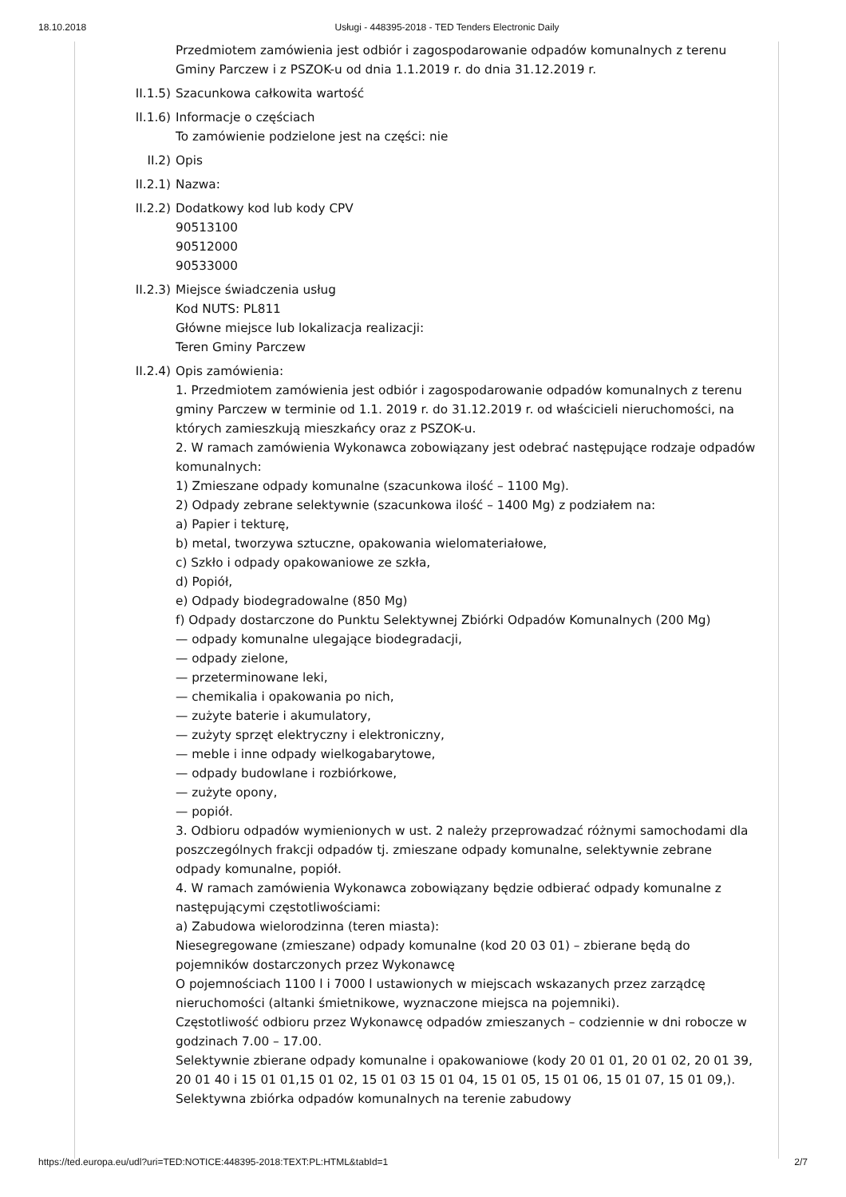18.10.2018 Usługi - 448395-2018 - TED Tenders Electronic Daily
Przedmiotem zamówienia jest odbiór i zagospodarowanie odpadów komunalnych z terenu Gminy Parczew i z PSZOK-u od dnia 1.1.2019 r. do dnia 31.12.2019 r.
II.1.5)
Szacunkowa całkowita wartość
II.1.6)
Informacje o częściach
To zamówienie podzielone jest na części: nie
II.2) Opis
II.2.1)
Nazwa:
II.2.2)
Dodatkowy kod lub kody CPV
90513100
90512000
90533000
II.2.3)
Miejsce świadczenia usług
Kod NUTS: PL811
Główne miejsce lub lokalizacja realizacji:
Teren Gminy Parczew
II.2.4)
Opis zamówienia:
1. Przedmiotem zamówienia jest odbiór i zagospodarowanie odpadów komunalnych z terenu gminy Parczew w terminie od 1.1. 2019 r. do 31.12.2019 r. od właścicieli nieruchomości, na których zamieszkują mieszkańcy oraz z PSZOK-u.
2. W ramach zamówienia Wykonawca zobowiązany jest odebrać następujące rodzaje odpadów komunalnych:
1) Zmieszane odpady komunalne (szacunkowa ilość – 1100 Mg).
2) Odpady zebrane selektywnie (szacunkowa ilość – 1400 Mg) z podziałem na:
a) Papier i tekturę,
b) metal, tworzywa sztuczne, opakowania wielomateriałowe,
c) Szkło i odpady opakowaniowe ze szkła,
d) Popiół,
e) Odpady biodegradowalne (850 Mg)
f) Odpady dostarczone do Punktu Selektywnej Zbiórki Odpadów Komunalnych (200 Mg)
— odpady komunalne ulegające biodegradacji,
— odpady zielone,
— przeterminowane leki,
— chemikalia i opakowania po nich,
— zużyte baterie i akumulatory,
— zużyty sprzęt elektryczny i elektroniczny,
— meble i inne odpady wielkogabarytowe,
— odpady budowlane i rozbiórkowe,
— zużyte opony,
— popiół.
3. Odbioru odpadów wymienionych w ust. 2 należy przeprowadzać różnymi samochodami dla poszczególnych frakcji odpadów tj. zmieszane odpady komunalne, selektywnie zebrane odpady komunalne, popiół.
4. W ramach zamówienia Wykonawca zobowiązany będzie odbierać odpady komunalne z następującymi częstotliwościami:
a) Zabudowa wielorodzinna (teren miasta):
Niesegregowane (zmieszane) odpady komunalne (kod 20 03 01) – zbierane będą do pojemników dostarczonych przez Wykonawcę
O pojemnościach 1100 l i 7000 l ustawionych w miejscach wskazanych przez zarządcę nieruchomości (altanki śmietnikowe, wyznaczone miejsca na pojemniki).
Częstotliwość odbioru przez Wykonawcę odpadów zmieszanych – codziennie w dni robocze w godzinach 7.00 – 17.00.
Selektywnie zbierane odpady komunalne i opakowaniowe (kody 20 01 01, 20 01 02, 20 01 39, 20 01 40 i 15 01 01,15 01 02, 15 01 03 15 01 04, 15 01 05, 15 01 06, 15 01 07, 15 01 09,). Selektywna zbiórka odpadów komunalnych na terenie zabudowy
https://ted.europa.eu/udl?uri=TED:NOTICE:448395-2018:TEXT:PL:HTML&tabId=1 2/7